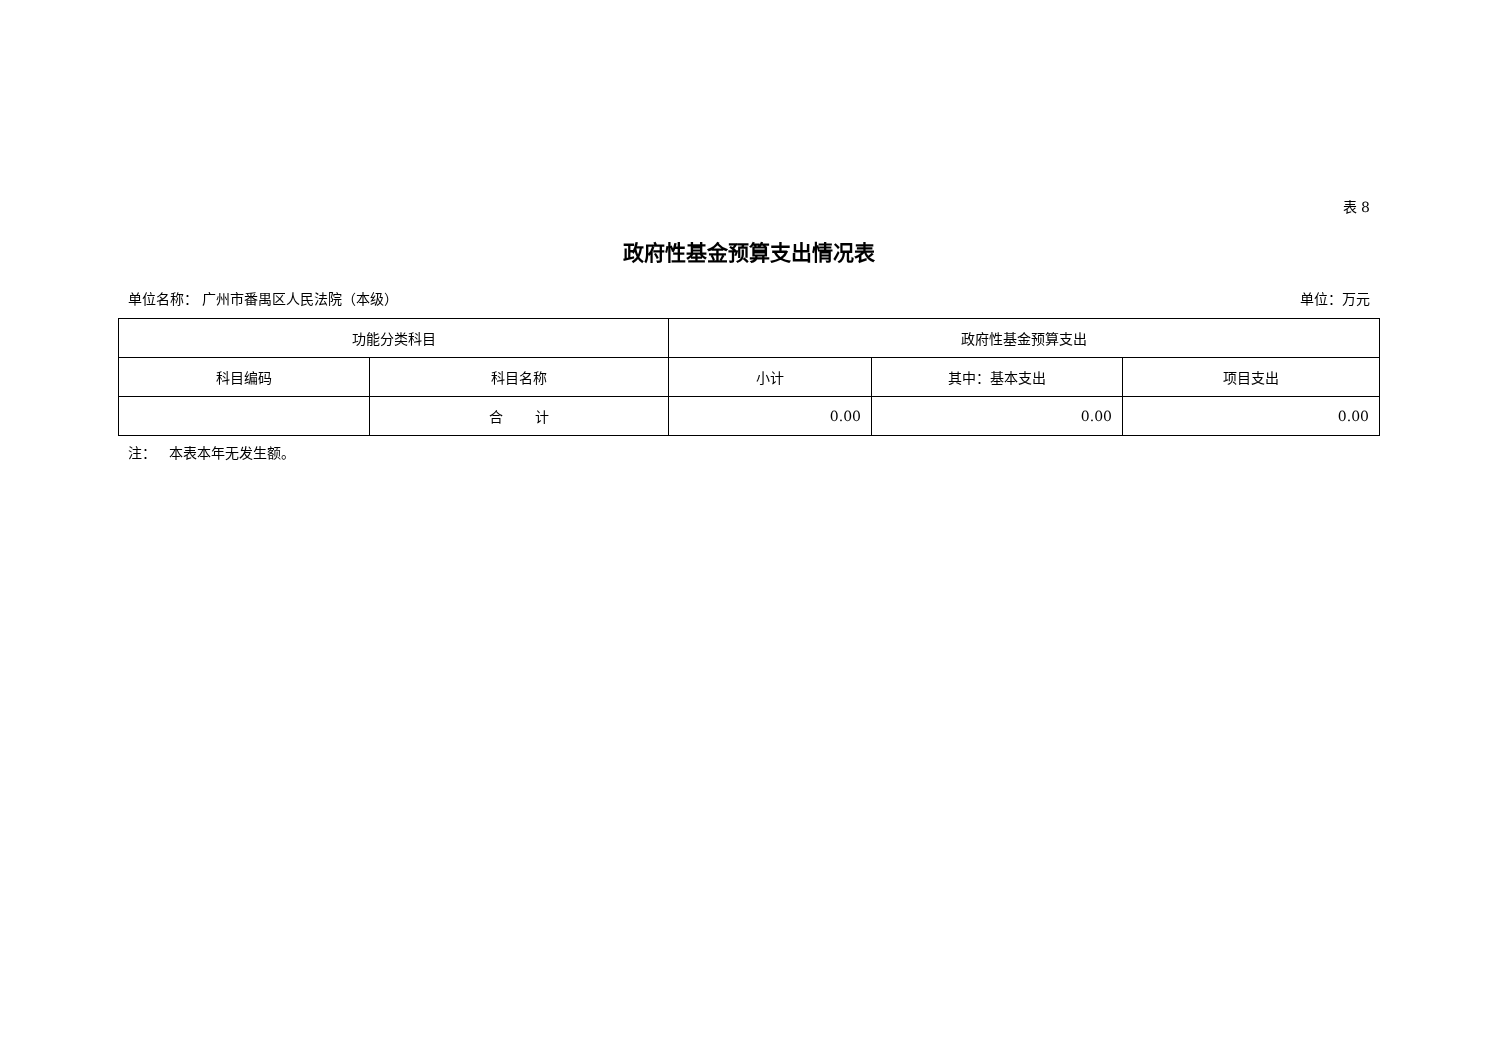表 8
政府性基金预算支出情况表
单位名称： 广州市番禺区人民法院（本级） 单位：万元
| 功能分类科目 | | 政府性基金预算支出 | | |
| --- | --- | --- | --- | --- |
| 科目编码 | 科目名称 | 小计 | 其中：基本支出 | 项目支出 |
| | 合 计 | 0.00 | 0.00 | 0.00 |
注： 本表本年无发生额。